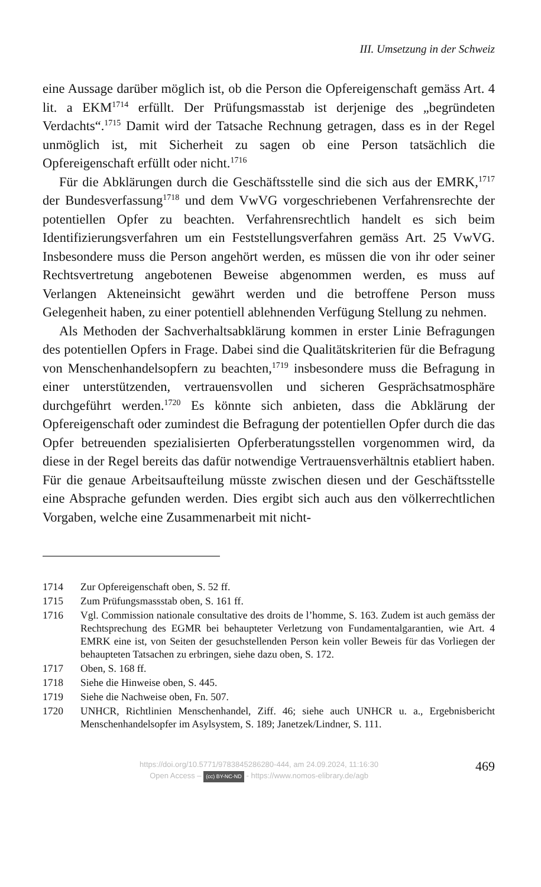III. Umsetzung in der Schweiz
eine Aussage darüber möglich ist, ob die Person die Opfereigenschaft gemäss Art. 4 lit. a EKM<sup>1714</sup> erfüllt. Der Prüfungsmasstab ist derjenige des „begründeten Verdachts“.<sup>1715</sup> Damit wird der Tatsache Rechnung getragen, dass es in der Regel unmöglich ist, mit Sicherheit zu sagen ob eine Person tatsächlich die Opfereigenschaft erfüllt oder nicht.<sup>1716</sup>
Für die Abklärungen durch die Geschäftsstelle sind die sich aus der EMRK,<sup>1717</sup> der Bundesverfassung<sup>1718</sup> und dem VwVG vorgeschriebenen Verfahrensrechte der potentiellen Opfer zu beachten. Verfahrensrechtlich handelt es sich beim Identifizierungsverfahren um ein Feststellungsverfahren gemäss Art. 25 VwVG. Insbesondere muss die Person angehört werden, es müssen die von ihr oder seiner Rechtsvertretung angebotenen Beweise abgenommen werden, es muss auf Verlangen Akteneinsicht gewährt werden und die betroffene Person muss Gelegenheit haben, zu einer potentiell ablehnenden Verfügung Stellung zu nehmen.
Als Methoden der Sachverhaltsabklärung kommen in erster Linie Befragungen des potentiellen Opfers in Frage. Dabei sind die Qualitätskriterien für die Befragung von Menschenhandelsopfern zu beachten,<sup>1719</sup> insbesondere muss die Befragung in einer unterstützenden, vertrauensvollen und sicheren Gesprächsatmosphäre durchgeführt werden.<sup>1720</sup> Es könnte sich anbieten, dass die Abklärung der Opfereigenschaft oder zumindest die Befragung der potentiellen Opfer durch die das Opfer betreuenden spezialisierten Opferberatungsstellen vorgenommen wird, da diese in der Regel bereits das dafür notwendige Vertrauensverhältnis etabliert haben. Für die genaue Arbeitsaufteilung müsste zwischen diesen und der Geschäftsstelle eine Absprache gefunden werden. Dies ergibt sich auch aus den völkerrechtlichen Vorgaben, welche eine Zusammenarbeit mit nicht-
1714 Zur Opfereigenschaft oben, S. 52 ff.
1715 Zum Prüfungsmassstab oben, S. 161 ff.
1716 Vgl. Commission nationale consultative des droits de l’homme, S. 163. Zudem ist auch gemäss der Rechtsprechung des EGMR bei behaupteter Verletzung von Fundamentalgarantien, wie Art. 4 EMRK eine ist, von Seiten der gesuchstellenden Person kein voller Beweis für das Vorliegen der behaupteten Tatsachen zu erbringen, siehe dazu oben, S. 172.
1717 Oben, S. 168 ff.
1718 Siehe die Hinweise oben, S. 445.
1719 Siehe die Nachweise oben, Fn. 507.
1720 UNHCR, Richtlinien Menschenhandel, Ziff. 46; siehe auch UNHCR u. a., Ergebnisbericht Menschenhandelsopfer im Asylsystem, S. 189; Janetzek/Lindner, S. 111.
https://doi.org/10.5771/9783845286280-444, am 24.09.2024, 11:16:30
Open Access – (cc) BY-NC-ND - https://www.nomos-elibrary.de/agb
469